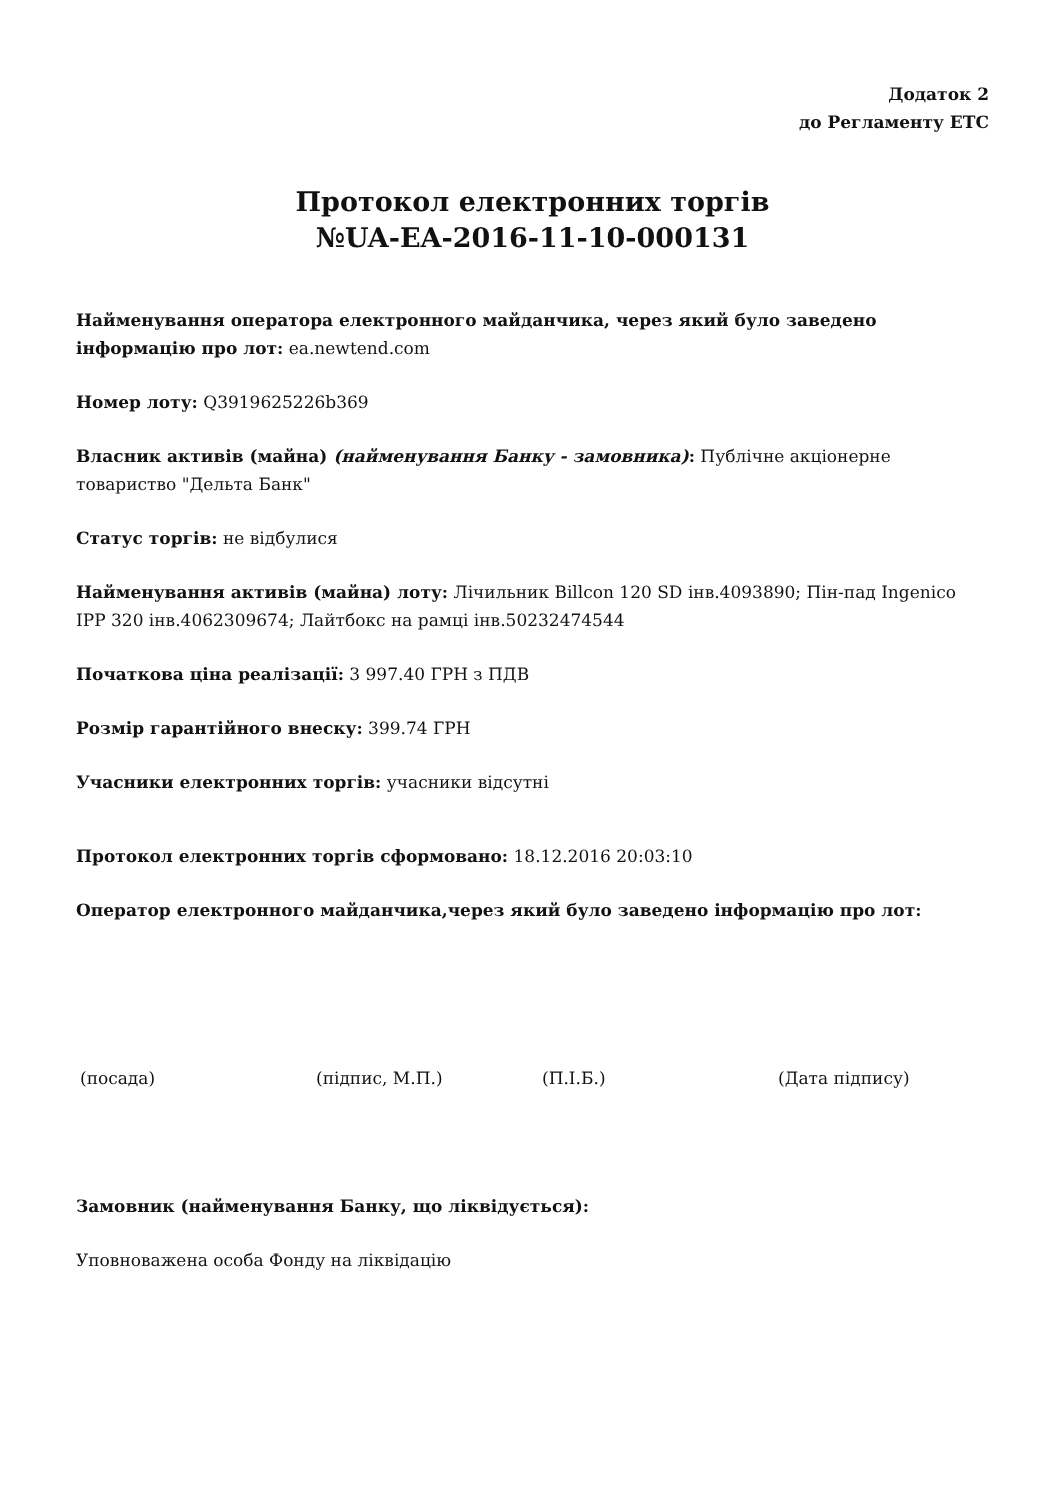Додаток 2
до Регламенту ЕТС
Протокол електронних торгів
№UA-EA-2016-11-10-000131
Найменування оператора електронного майданчика, через який було заведено інформацію про лот: ea.newtend.com
Номер лоту: Q3919625226b369
Власник активів (майна) (найменування Банку - замовника): Публічне акціонерне товариство "Дельта Банк"
Статус торгів: не відбулися
Найменування активів (майна) лоту: Лічильник Billcon 120 SD інв.4093890; Пін-пад Ingenico IPP 320 інв.4062309674; Лайтбокс на рамці інв.50232474544
Початкова ціна реалізації: 3 997.40 ГРН з ПДВ
Розмір гарантійного внеску: 399.74 ГРН
Учасники електронних торгів: учасники відсутні
Протокол електронних торгів сформовано: 18.12.2016 20:03:10
Оператор електронного майданчика,через який було заведено інформацію про лот:
(посада) (підпис, М.П.) (П.І.Б.) (Дата підпису)
Замовник (найменування Банку, що ліквідується):
Уповноважена особа Фонду на ліквідацію